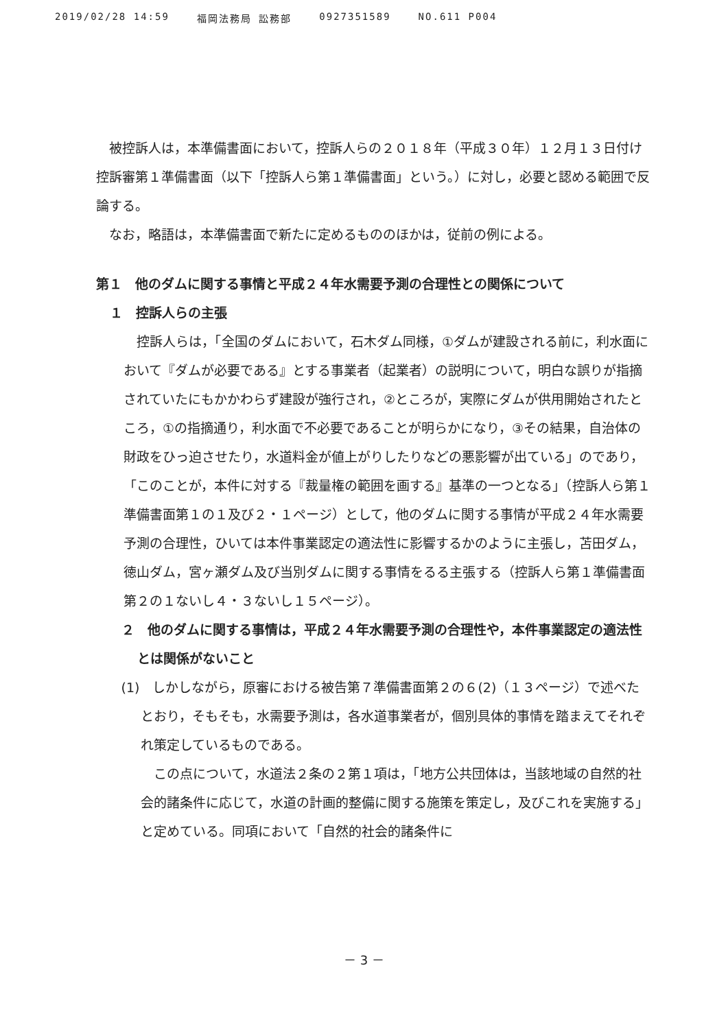2019/02/28 14:59 福岡法務局 訟務部 0927351589 NO.611 P004
被控訴人は，本準備書面において，控訴人らの２０１８年（平成３０年）１２月１３日付け控訴審第１準備書面（以下「控訴人ら第１準備書面」という。）に対し，必要と認める範囲で反論する。
なお，略語は，本準備書面で新たに定めるもののほかは，従前の例による。
第１　他のダムに関する事情と平成２４年水需要予測の合理性との関係について
１　控訴人らの主張
控訴人らは，「全国のダムにおいて，石木ダム同様，①ダムが建設される前に，利水面において『ダムが必要である』とする事業者（起業者）の説明について，明白な誤りが指摘されていたにもかかわらず建設が強行され，②ところが，実際にダムが供用開始されたところ，①の指摘通り，利水面で不必要であることが明らかになり，③その結果，自治体の財政をひっ迫させたり，水道料金が値上がりしたりなどの悪影響が出ている」のであり，「このことが，本件に対する『裁量権の範囲を画する』基準の一つとなる」（控訴人ら第１準備書面第１の１及び２・１ページ）として，他のダムに関する事情が平成２４年水需要予測の合理性，ひいては本件事業認定の適法性に影響するかのように主張し，苫田ダム，徳山ダム，宮ヶ瀬ダム及び当別ダムに関する事情をるる主張する（控訴人ら第１準備書面第２の１ないし４・３ないし１５ページ）。
２　他のダムに関する事情は，平成２４年水需要予測の合理性や，本件事業認定の適法性とは関係がないこと
(1)　しかしながら，原審における被告第７準備書面第２の６(2)（１３ページ）で述べたとおり，そもそも，水需要予測は，各水道事業者が，個別具体的事情を踏まえてそれぞれ策定しているものである。
この点について，水道法２条の２第１項は，「地方公共団体は，当該地域の自然的社会的諸条件に応じて，水道の計画的整備に関する施策を策定し，及びこれを実施する」と定めている。同項において「自然的社会的諸条件に
－ 3 －